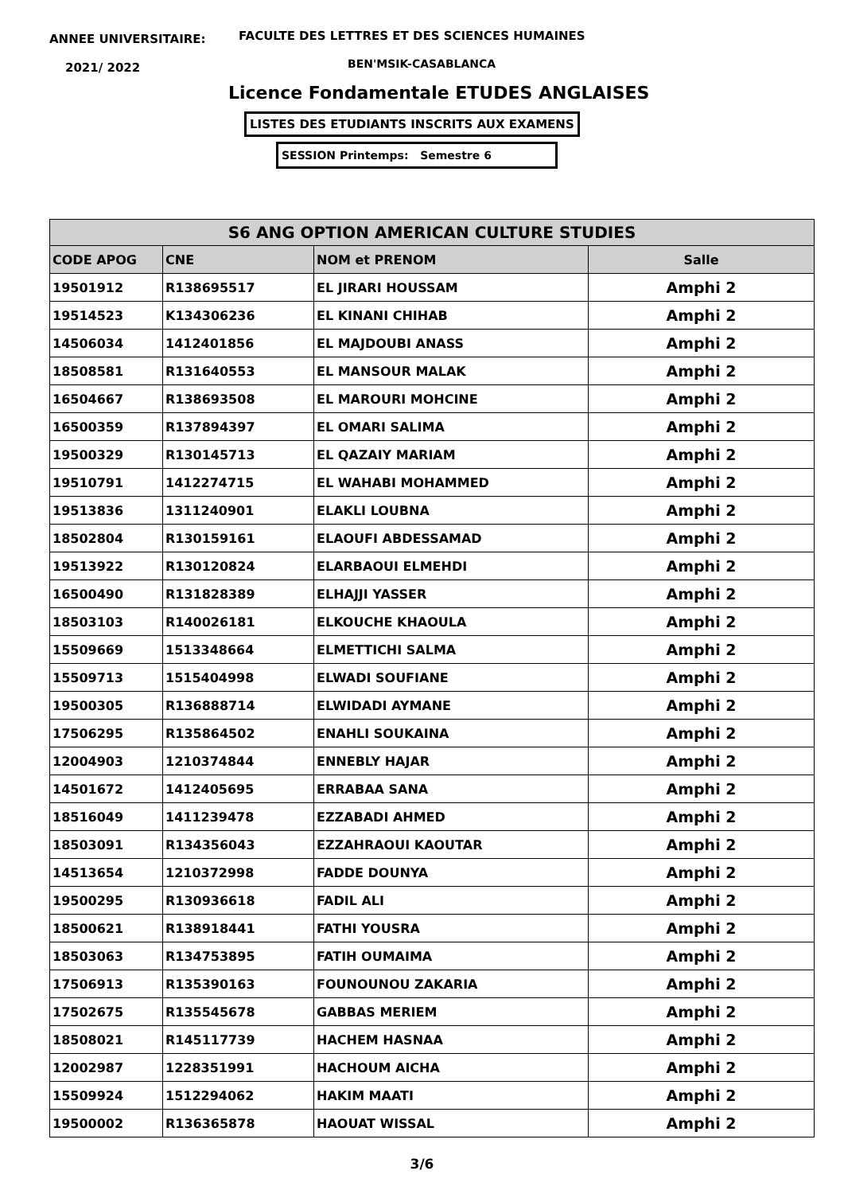ANNEE UNIVERSITAIRE:
FACULTE DES LETTRES ET DES SCIENCES HUMAINES
2021/ 2022 BEN'MSIK-CASABLANCA
Licence Fondamentale ETUDES ANGLAISES
LISTES DES ETUDIANTS INSCRITS AUX EXAMENS
SESSION Printemps: Semestre 6
| S6 ANG OPTION AMERICAN CULTURE STUDIES | | | |
| --- | --- | --- | --- |
| CODE APOG | CNE | NOM et PRENOM | Salle |
| 19501912 | R138695517 | EL JIRARI HOUSSAM | Amphi 2 |
| 19514523 | K134306236 | EL KINANI CHIHAB | Amphi 2 |
| 14506034 | 1412401856 | EL MAJDOUBI ANASS | Amphi 2 |
| 18508581 | R131640553 | EL MANSOUR MALAK | Amphi 2 |
| 16504667 | R138693508 | EL MAROURI MOHCINE | Amphi 2 |
| 16500359 | R137894397 | EL OMARI SALIMA | Amphi 2 |
| 19500329 | R130145713 | EL QAZAIY MARIAM | Amphi 2 |
| 19510791 | 1412274715 | EL WAHABI MOHAMMED | Amphi 2 |
| 19513836 | 1311240901 | ELAKLI LOUBNA | Amphi 2 |
| 18502804 | R130159161 | ELAOUFI ABDESSAMAD | Amphi 2 |
| 19513922 | R130120824 | ELARBAOUI ELMEHDI | Amphi 2 |
| 16500490 | R131828389 | ELHAJJI YASSER | Amphi 2 |
| 18503103 | R140026181 | ELKOUCHE KHAOULA | Amphi 2 |
| 15509669 | 1513348664 | ELMETTICHI SALMA | Amphi 2 |
| 15509713 | 1515404998 | ELWADI SOUFIANE | Amphi 2 |
| 19500305 | R136888714 | ELWIDADI AYMANE | Amphi 2 |
| 17506295 | R135864502 | ENAHLI SOUKAINA | Amphi 2 |
| 12004903 | 1210374844 | ENNEBLY HAJAR | Amphi 2 |
| 14501672 | 1412405695 | ERRABAA SANA | Amphi 2 |
| 18516049 | 1411239478 | EZZABADI AHMED | Amphi 2 |
| 18503091 | R134356043 | EZZAHRAOUI KAOUTAR | Amphi 2 |
| 14513654 | 1210372998 | FADDE DOUNYA | Amphi 2 |
| 19500295 | R130936618 | FADIL ALI | Amphi 2 |
| 18500621 | R138918441 | FATHI YOUSRA | Amphi 2 |
| 18503063 | R134753895 | FATIH OUMAIMA | Amphi 2 |
| 17506913 | R135390163 | FOUNOUNOU ZAKARIA | Amphi 2 |
| 17502675 | R135545678 | GABBAS MERIEM | Amphi 2 |
| 18508021 | R145117739 | HACHEM HASNAA | Amphi 2 |
| 12002987 | 1228351991 | HACHOUM AICHA | Amphi 2 |
| 15509924 | 1512294062 | HAKIM MAATI | Amphi 2 |
| 19500002 | R136365878 | HAOUAT WISSAL | Amphi 2 |
3/6